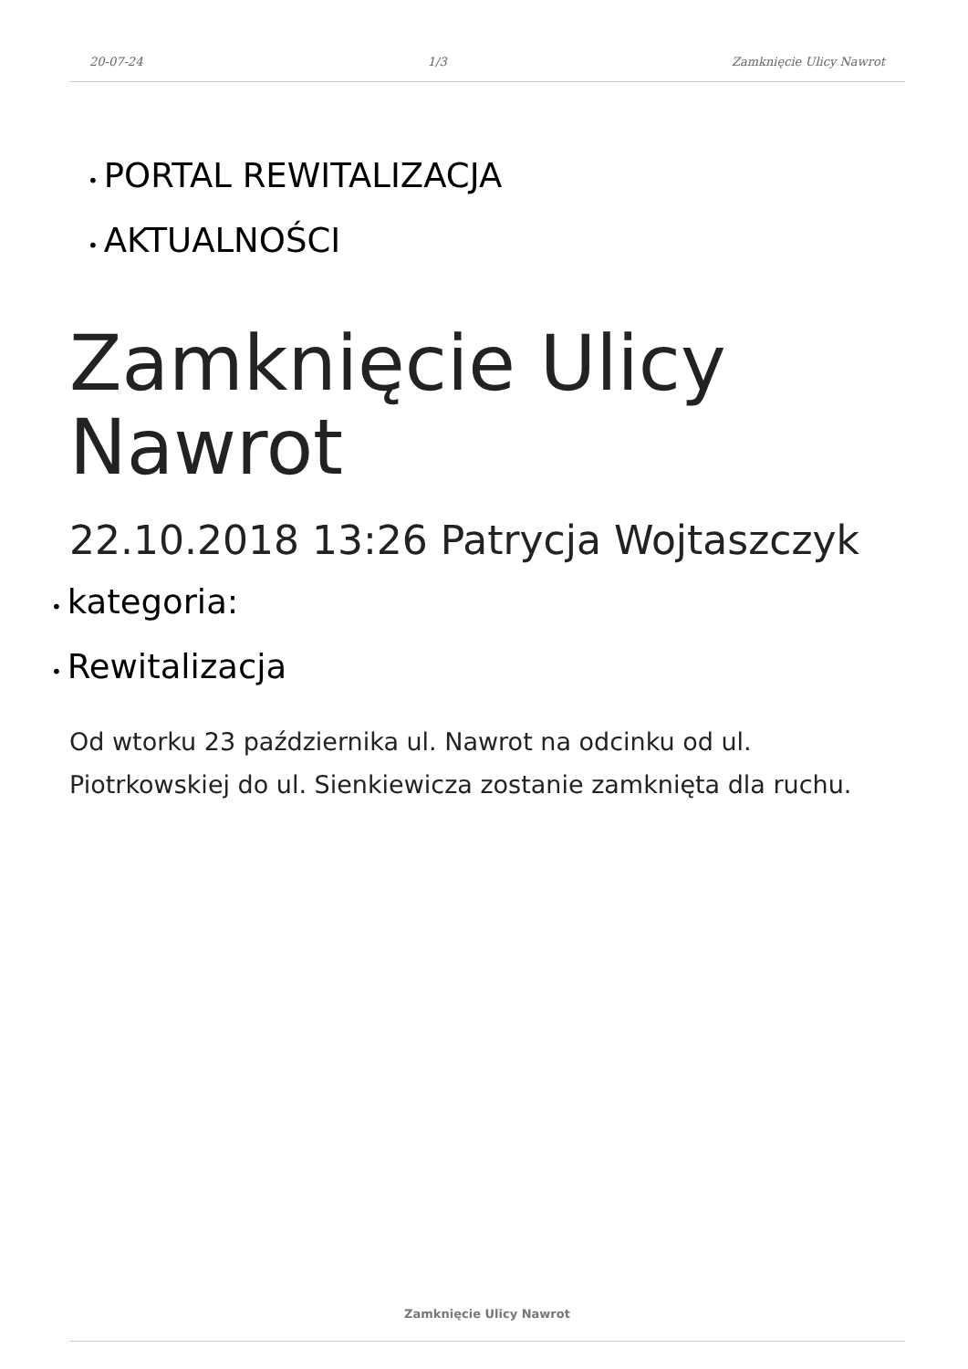20-07-24 1/3 Zamknięcie Ulicy Nawrot
• PORTAL REWITALIZACJA
• AKTUALNOŚCI
Zamknięcie Ulicy Nawrot
22.10.2018 13:26 Patrycja Wojtaszczyk
• kategoria:
• Rewitalizacja
Od wtorku 23 października ul. Nawrot na odcinku od ul. Piotrkowskiej do ul. Sienkiewicza zostanie zamknięta dla ruchu.
Zamknięcie Ulicy Nawrot